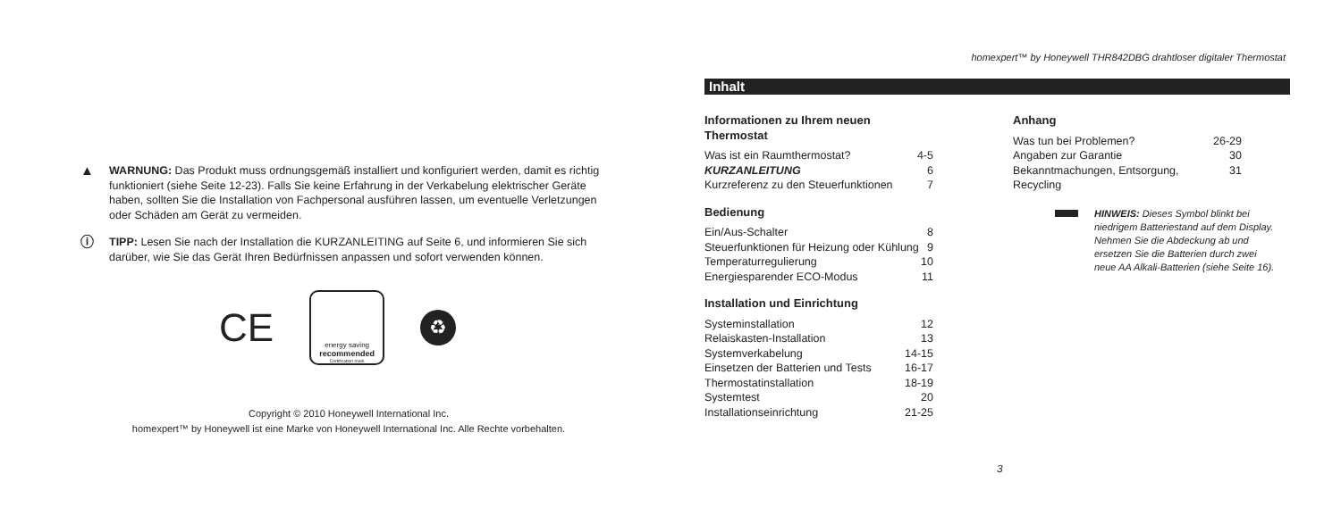▲
WARNUNG: Das Produkt muss ordnungsgemäß installiert und konfiguriert werden, damit es richtig funktioniert (siehe Seite 12-23). Falls Sie keine Erfahrung in der Verkabelung elektrischer Geräte haben, sollten Sie die Installation von Fachpersonal ausführen lassen, um eventuelle Verletzungen oder Schäden am Gerät zu vermeiden.
ⓘ
TIPP: Lesen Sie nach der Installation die KURZANLEITING auf Seite 6, und informieren Sie sich darüber, wie Sie das Gerät Ihren Bedürfnissen anpassen und sofort verwenden können.
CE
energy saving
recommended
Certification mark
♻
Copyright © 2010 Honeywell International Inc.
homexpert™ by Honeywell ist eine Marke von Honeywell International Inc. Alle Rechte vorbehalten.
homexpert™ by Honeywell THR842DBG drahtloser digitaler Thermostat
Inhalt
Informationen zu Ihrem neuen Thermostat
Was ist ein Raumthermostat? 4-5
KURZANLEITUNG 6
Kurzreferenz zu den Steuerfunktionen 7
Bedienung
Ein/Aus-Schalter 8
Steuerfunktionen für Heizung oder Kühlung 9
Temperaturregulierung 10
Energiesparender ECO-Modus 11
Installation und Einrichtung
Systeminstallation 12
Relaiskasten-Installation 13
Systemverkabelung 14-15
Einsetzen der Batterien und Tests 16-17
Thermostatinstallation 18-19
Systemtest 20
Installationseinrichtung 21-25
Anhang
Was tun bei Problemen? 26-29
Angaben zur Garantie 30
Bekanntmachungen, Entsorgung, Recycling 31
HINWEIS: Dieses Symbol blinkt bei niedrigem Batteriestand auf dem Display. Nehmen Sie die Abdeckung ab und ersetzen Sie die Batterien durch zwei neue AA Alkali-Batterien (siehe Seite 16).
3